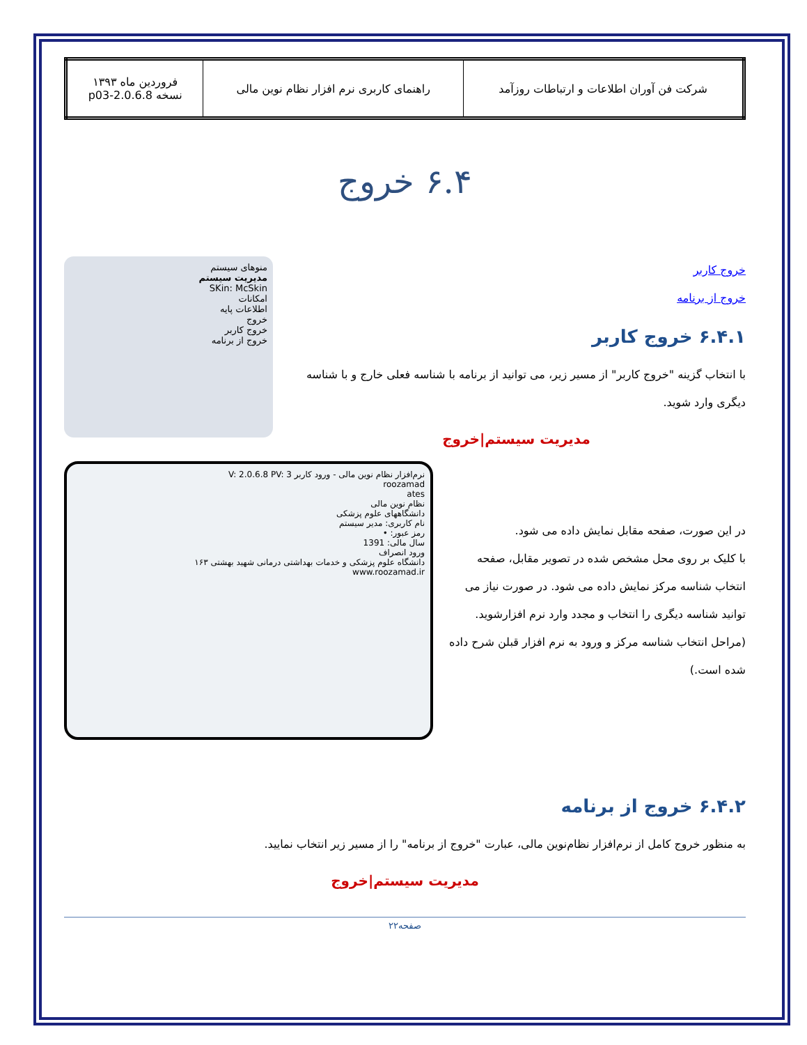| شرکت فن آوران اطلاعات و ارتباطات روزآمد | راهنمای کاربری نرم افزار نظام نوین مالی | فروردین ماه ۱۳۹۳ نسخه 2.0.6.8-p03 |
۶.۴ خروج
منوهای سیستم
مدیریت سیستم
SKin: McSkin
امکانات
اطلاعات پایه
خروج
خروج کاربر
خروج از برنامه
خروج کاربر
خروج از برنامه
۶.۴.۱ خروج کاربر
با انتخاب گزینه "خروج کاربر" از مسیر زیر، می توانید از برنامه با شناسه فعلی خارج و با شناسه دیگری وارد شوید.
مدیریت سیستم|خروج
نرم‌افزار نظام نوین مالی - ورود کاربر V: 2.0.6.8 PV: 3
roozamad
ates
نظام نوین مالی
دانشگاههای علوم پزشکی
نام کاربری: مدیر سیستم
رمز عبور: •
سال مالی: 1391
ورود انصراف
دانشگاه علوم پزشکی و خدمات بهداشتی درمانی شهید بهشتی ۱۶۳
www.roozamad.ir
در این صورت، صفحه مقابل نمایش داده می شود.
با کلیک بر روی محل مشخص شده در تصویر مقابل، صفحه انتخاب شناسه مرکز نمایش داده می شود. در صورت نیاز می توانید شناسه دیگری را انتخاب و مجدد وارد نرم افزارشوید. (مراحل انتخاب شناسه مرکز و ورود به نرم افزار قبلن شرح داده شده است.)
۶.۴.۲ خروج از برنامه
به منظور خروج کامل از نرم‌افزار نظام‌نوین مالی، عبارت "خروج از برنامه" را از مسیر زیر انتخاب نمایید.
مدیریت سیستم|خروج
صفحه۲۲